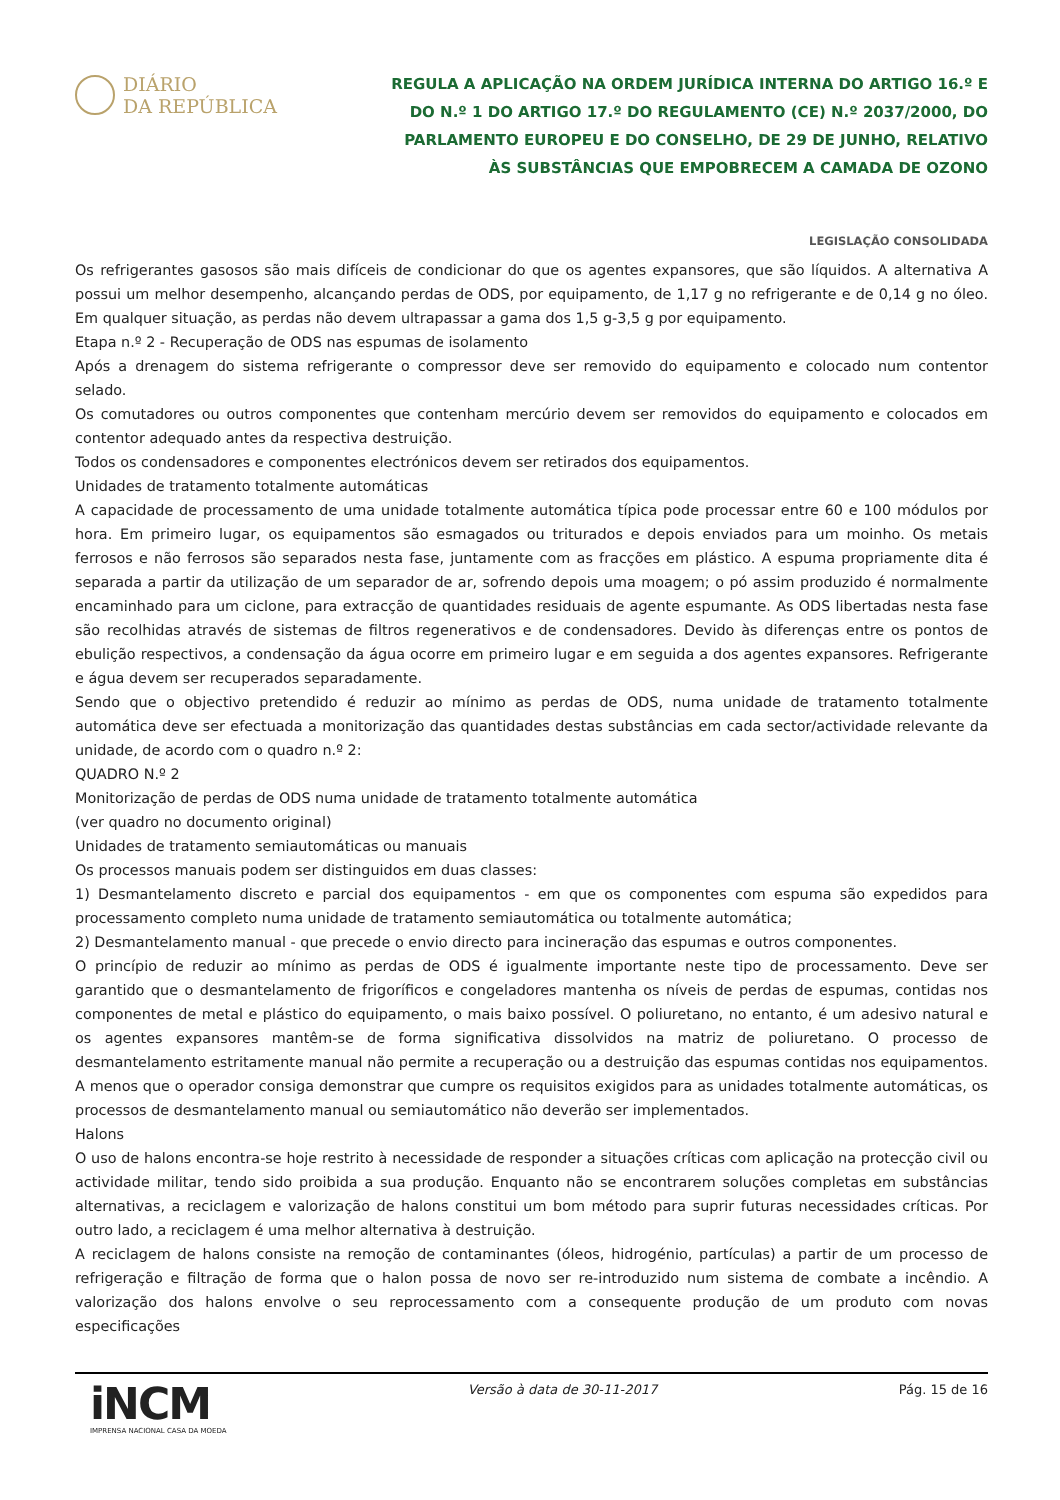DIÁRIO
DA REPÚBLICA
REGULA A APLICAÇÃO NA ORDEM JURÍDICA INTERNA DO ARTIGO 16.º E DO N.º 1 DO ARTIGO 17.º DO REGULAMENTO (CE) N.º 2037/2000, DO PARLAMENTO EUROPEU E DO CONSELHO, DE 29 DE JUNHO, RELATIVO ÀS SUBSTÂNCIAS QUE EMPOBRECEM A CAMADA DE OZONO
LEGISLAÇÃO CONSOLIDADA
Os refrigerantes gasosos são mais difíceis de condicionar do que os agentes expansores, que são líquidos. A alternativa A possui um melhor desempenho, alcançando perdas de ODS, por equipamento, de 1,17 g no refrigerante e de 0,14 g no óleo. Em qualquer situação, as perdas não devem ultrapassar a gama dos 1,5 g-3,5 g por equipamento.
Etapa n.º 2 - Recuperação de ODS nas espumas de isolamento
Após a drenagem do sistema refrigerante o compressor deve ser removido do equipamento e colocado num contentor selado.
Os comutadores ou outros componentes que contenham mercúrio devem ser removidos do equipamento e colocados em contentor adequado antes da respectiva destruição.
Todos os condensadores e componentes electrónicos devem ser retirados dos equipamentos.
Unidades de tratamento totalmente automáticas
A capacidade de processamento de uma unidade totalmente automática típica pode processar entre 60 e 100 módulos por hora. Em primeiro lugar, os equipamentos são esmagados ou triturados e depois enviados para um moinho. Os metais ferrosos e não ferrosos são separados nesta fase, juntamente com as fracções em plástico. A espuma propriamente dita é separada a partir da utilização de um separador de ar, sofrendo depois uma moagem; o pó assim produzido é normalmente encaminhado para um ciclone, para extracção de quantidades residuais de agente espumante. As ODS libertadas nesta fase são recolhidas através de sistemas de filtros regenerativos e de condensadores. Devido às diferenças entre os pontos de ebulição respectivos, a condensação da água ocorre em primeiro lugar e em seguida a dos agentes expansores. Refrigerante e água devem ser recuperados separadamente.
Sendo que o objectivo pretendido é reduzir ao mínimo as perdas de ODS, numa unidade de tratamento totalmente automática deve ser efectuada a monitorização das quantidades destas substâncias em cada sector/actividade relevante da unidade, de acordo com o quadro n.º 2:
QUADRO N.º 2
Monitorização de perdas de ODS numa unidade de tratamento totalmente automática
(ver quadro no documento original)
Unidades de tratamento semiautomáticas ou manuais
Os processos manuais podem ser distinguidos em duas classes:
1) Desmantelamento discreto e parcial dos equipamentos - em que os componentes com espuma são expedidos para processamento completo numa unidade de tratamento semiautomática ou totalmente automática;
2) Desmantelamento manual - que precede o envio directo para incineração das espumas e outros componentes.
O princípio de reduzir ao mínimo as perdas de ODS é igualmente importante neste tipo de processamento. Deve ser garantido que o desmantelamento de frigoríficos e congeladores mantenha os níveis de perdas de espumas, contidas nos componentes de metal e plástico do equipamento, o mais baixo possível. O poliuretano, no entanto, é um adesivo natural e os agentes expansores mantêm-se de forma significativa dissolvidos na matriz de poliuretano. O processo de desmantelamento estritamente manual não permite a recuperação ou a destruição das espumas contidas nos equipamentos. A menos que o operador consiga demonstrar que cumpre os requisitos exigidos para as unidades totalmente automáticas, os processos de desmantelamento manual ou semiautomático não deverão ser implementados.
Halons
O uso de halons encontra-se hoje restrito à necessidade de responder a situações críticas com aplicação na protecção civil ou actividade militar, tendo sido proibida a sua produção. Enquanto não se encontrarem soluções completas em substâncias alternativas, a reciclagem e valorização de halons constitui um bom método para suprir futuras necessidades críticas. Por outro lado, a reciclagem é uma melhor alternativa à destruição.
A reciclagem de halons consiste na remoção de contaminantes (óleos, hidrogénio, partículas) a partir de um processo de refrigeração e filtração de forma que o halon possa de novo ser re-introduzido num sistema de combate a incêndio. A valorização dos halons envolve o seu reprocessamento com a consequente produção de um produto com novas especificações
iNCM
IMPRENSA NACIONAL CASA DA MOEDA
Versão à data de 30-11-2017 Pág. 15 de 16